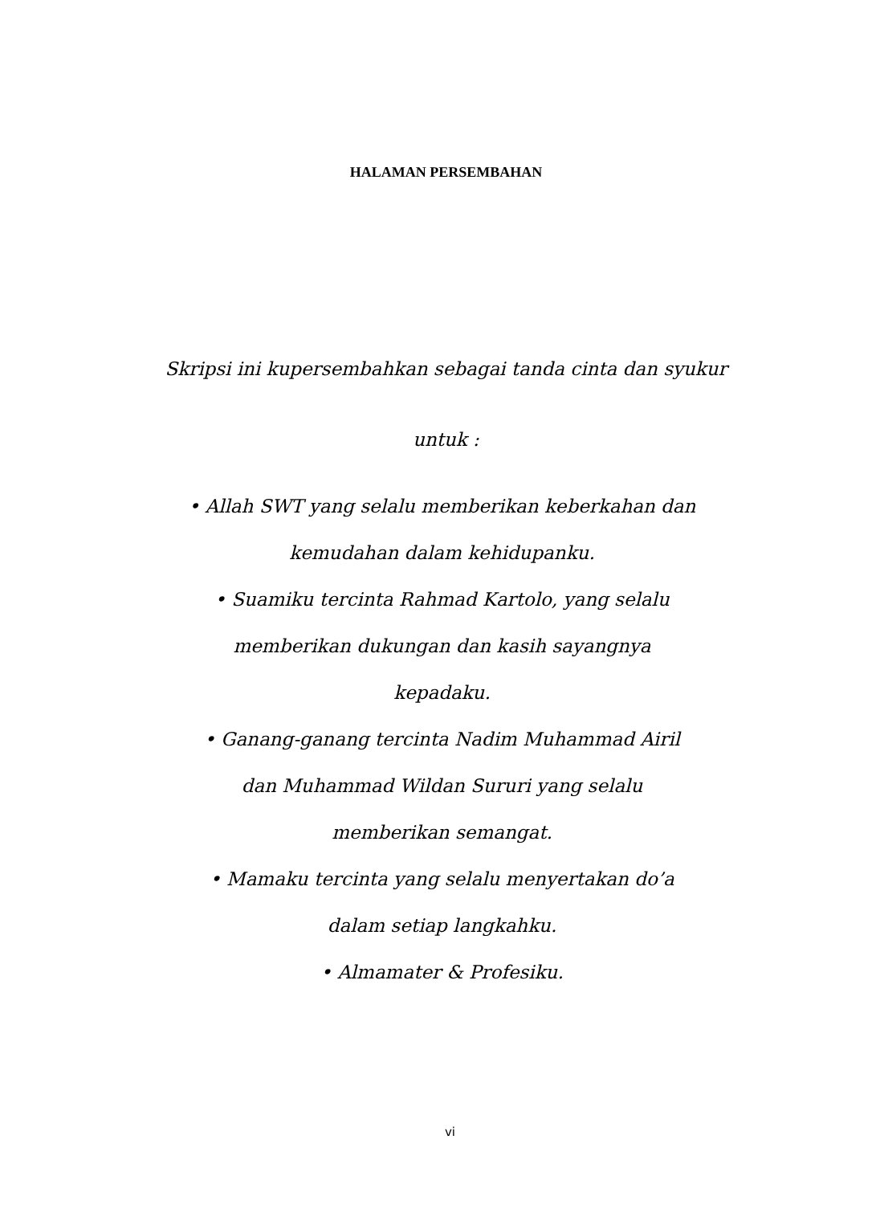HALAMAN PERSEMBAHAN
Skripsi ini kupersembahkan sebagai tanda cinta dan syukur
untuk :
• Allah SWT yang selalu memberikan keberkahan dan kemudahan dalam kehidupanku.
• Suamiku tercinta Rahmad Kartolo, yang selalu memberikan dukungan dan kasih sayangnya kepadaku.
• Ganang-ganang tercinta Nadim Muhammad Airil dan Muhammad Wildan Sururi yang selalu memberikan semangat.
• Mamaku tercinta yang selalu menyertakan do’a dalam setiap langkahku.
• Almamater & Profesiku.
vi